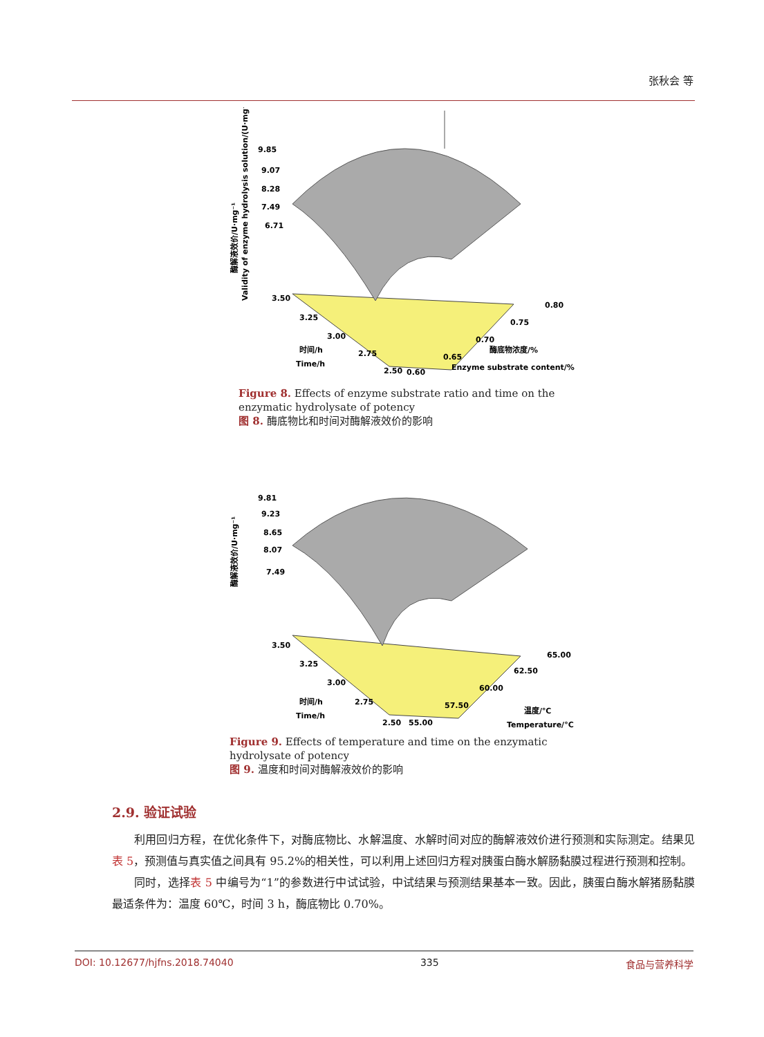张秋会 等
9.85
9.07
8.28
7.49
6.71
3.50
3.25
3.00
2.75
2.50
0.60
0.65
0.70
0.75
0.80
时间/h
Time/h
酶底物浓度/%
Enzyme substrate content/%
Validity of enzyme hydrolysis solution/(U·mg⁻¹)
酶解液效价/U·mg⁻¹
Figure 8. Effects of enzyme substrate ratio and time on the enzymatic hydrolysate of potency
图 8. 酶底物比和时间对酶解液效价的影响
9.81
9.23
8.65
8.07
7.49
3.50
3.25
3.00
2.75
2.50
55.00
57.50
60.00
62.50
65.00
时间/h
Time/h
温度/℃
Temperature/°C
酶解液效价/U·mg⁻¹
Figure 9. Effects of temperature and time on the enzymatic hydrolysate of potency
图 9. 温度和时间对酶解液效价的影响
2.9. 验证试验
利用回归方程，在优化条件下，对酶底物比、水解温度、水解时间对应的酶解液效价进行预测和实际测定。结果见表 5，预测值与真实值之间具有 95.2%的相关性，可以利用上述回归方程对胰蛋白酶水解肠黏膜过程进行预测和控制。
同时，选择表 5 中编号为“1”的参数进行中试试验，中试结果与预测结果基本一致。因此，胰蛋白酶水解猪肠黏膜最适条件为：温度 60℃，时间 3 h，酶底物比 0.70%。
DOI: 10.12677/hjfns.2018.74040 335 食品与营养科学